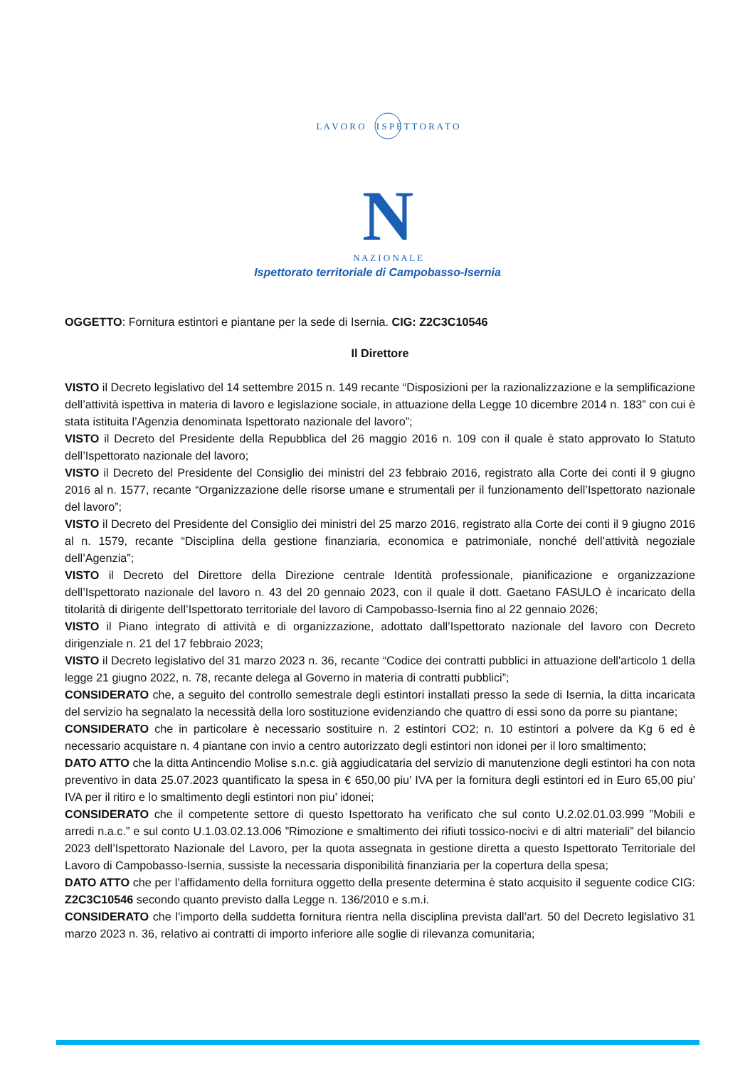L A V O R O I S P E T T O R A T O
N A Z I O N A L E
N
Ispettorato territoriale di Campobasso-Isernia
OGGETTO: Fornitura estintori e piantane per la sede di Isernia. CIG: Z2C3C10546
Il Direttore
VISTO il Decreto legislativo del 14 settembre 2015 n. 149 recante “Disposizioni per la razionalizzazione e la semplificazione dell’attività ispettiva in materia di lavoro e legislazione sociale, in attuazione della Legge 10 dicembre 2014 n. 183” con cui è stata istituita l’Agenzia denominata Ispettorato nazionale del lavoro”;
VISTO il Decreto del Presidente della Repubblica del 26 maggio 2016 n. 109 con il quale è stato approvato lo Statuto dell’Ispettorato nazionale del lavoro;
VISTO il Decreto del Presidente del Consiglio dei ministri del 23 febbraio 2016, registrato alla Corte dei conti il 9 giugno 2016 al n. 1577, recante “Organizzazione delle risorse umane e strumentali per il funzionamento dell’Ispettorato nazionale del lavoro”;
VISTO il Decreto del Presidente del Consiglio dei ministri del 25 marzo 2016, registrato alla Corte dei conti il 9 giugno 2016 al n. 1579, recante “Disciplina della gestione finanziaria, economica e patrimoniale, nonché dell’attività negoziale dell’Agenzia”;
VISTO il Decreto del Direttore della Direzione centrale Identità professionale, pianificazione e organizzazione dell’Ispettorato nazionale del lavoro n. 43 del 20 gennaio 2023, con il quale il dott. Gaetano FASULO è incaricato della titolarità di dirigente dell’Ispettorato territoriale del lavoro di Campobasso-Isernia fino al 22 gennaio 2026;
VISTO il Piano integrato di attività e di organizzazione, adottato dall’Ispettorato nazionale del lavoro con Decreto dirigenziale n. 21 del 17 febbraio 2023;
VISTO il Decreto legislativo del 31 marzo 2023 n. 36, recante “Codice dei contratti pubblici in attuazione dell'articolo 1 della legge 21 giugno 2022, n. 78, recante delega al Governo in materia di contratti pubblici”;
CONSIDERATO che, a seguito del controllo semestrale degli estintori installati presso la sede di Isernia, la ditta incaricata del servizio ha segnalato la necessità della loro sostituzione evidenziando che quattro di essi sono da porre su piantane;
CONSIDERATO che in particolare è necessario sostituire n. 2 estintori CO2; n. 10 estintori a polvere da Kg 6 ed è necessario acquistare n. 4 piantane con invio a centro autorizzato degli estintori non idonei per il loro smaltimento;
DATO ATTO che la ditta Antincendio Molise s.n.c. già aggiudicataria del servizio di manutenzione degli estintori ha con nota preventivo in data 25.07.2023 quantificato la spesa in € 650,00 piu’ IVA per la fornitura degli estintori ed in Euro 65,00 piu’ IVA per il ritiro e lo smaltimento degli estintori non piu’ idonei;
CONSIDERATO che il competente settore di questo Ispettorato ha verificato che sul conto U.2.02.01.03.999 ”Mobili e arredi n.a.c.” e sul conto U.1.03.02.13.006 ”Rimozione e smaltimento dei rifiuti tossico-nocivi e di altri materiali” del bilancio 2023 dell’Ispettorato Nazionale del Lavoro, per la quota assegnata in gestione diretta a questo Ispettorato Territoriale del Lavoro di Campobasso-Isernia, sussiste la necessaria disponibilità finanziaria per la copertura della spesa;
DATO ATTO che per l’affidamento della fornitura oggetto della presente determina è stato acquisito il seguente codice CIG: Z2C3C10546 secondo quanto previsto dalla Legge n. 136/2010 e s.m.i.
CONSIDERATO che l’importo della suddetta fornitura rientra nella disciplina prevista dall’art. 50 del Decreto legislativo 31 marzo 2023 n. 36, relativo ai contratti di importo inferiore alle soglie di rilevanza comunitaria;